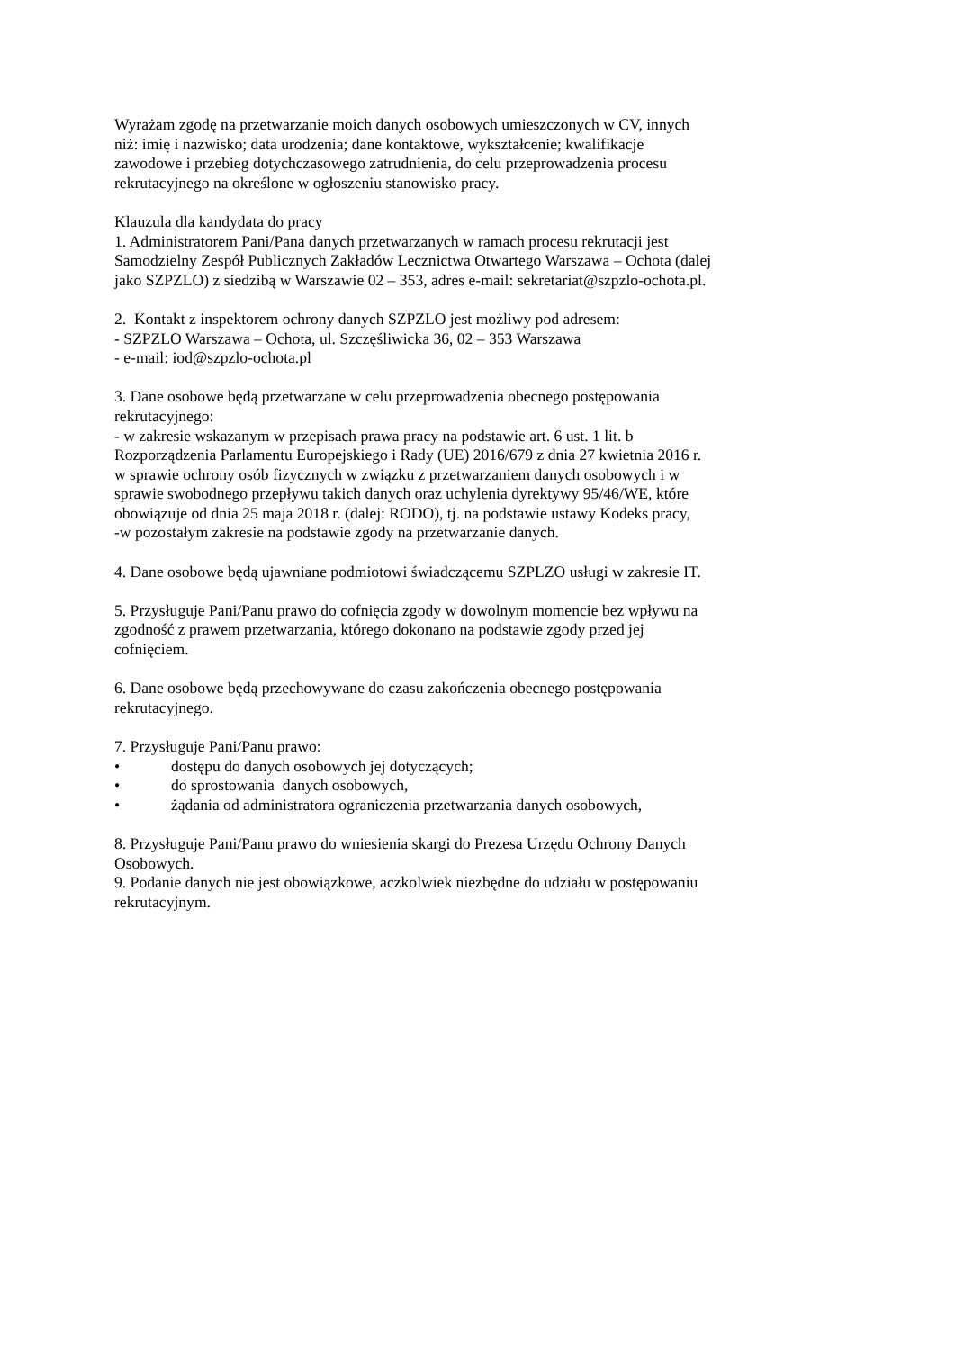Wyrażam zgodę na przetwarzanie moich danych osobowych umieszczonych w CV, innych
niż: imię i nazwisko; data urodzenia; dane kontaktowe, wykształcenie; kwalifikacje
zawodowe i przebieg dotychczasowego zatrudnienia, do celu przeprowadzenia procesu
rekrutacyjnego na określone w ogłoszeniu stanowisko pracy.
Klauzula dla kandydata do pracy
1. Administratorem Pani/Pana danych przetwarzanych w ramach procesu rekrutacji jest
Samodzielny Zespół Publicznych Zakładów Lecznictwa Otwartego Warszawa – Ochota (dalej
jako SZPZLO) z siedzibą w Warszawie 02 – 353, adres e-mail: sekretariat@szpzlo-ochota.pl.
2. Kontakt z inspektorem ochrony danych SZPZLO jest możliwy pod adresem:
- SZPZLO Warszawa – Ochota, ul. Szczęśliwicka 36, 02 – 353 Warszawa
- e-mail: iod@szpzlo-ochota.pl
3. Dane osobowe będą przetwarzane w celu przeprowadzenia obecnego postępowania
rekrutacyjnego:
- w zakresie wskazanym w przepisach prawa pracy na podstawie art. 6 ust. 1 lit. b
Rozporządzenia Parlamentu Europejskiego i Rady (UE) 2016/679 z dnia 27 kwietnia 2016 r.
w sprawie ochrony osób fizycznych w związku z przetwarzaniem danych osobowych i w
sprawie swobodnego przepływu takich danych oraz uchylenia dyrektywy 95/46/WE, które
obowiązuje od dnia 25 maja 2018 r. (dalej: RODO), tj. na podstawie ustawy Kodeks pracy,
-w pozostałym zakresie na podstawie zgody na przetwarzanie danych.
4. Dane osobowe będą ujawniane podmiotowi świadczącemu SZPLZO usługi w zakresie IT.
5. Przysługuje Pani/Panu prawo do cofnięcia zgody w dowolnym momencie bez wpływu na
zgodność z prawem przetwarzania, którego dokonano na podstawie zgody przed jej
cofnięciem.
6. Dane osobowe będą przechowywane do czasu zakończenia obecnego postępowania
rekrutacyjnego.
7. Przysługuje Pani/Panu prawo:
• dostępu do danych osobowych jej dotyczących;
• do sprostowania danych osobowych,
• żądania od administratora ograniczenia przetwarzania danych osobowych,
8. Przysługuje Pani/Panu prawo do wniesienia skargi do Prezesa Urzędu Ochrony Danych
Osobowych.
9. Podanie danych nie jest obowiązkowe, aczkolwiek niezbędne do udziału w postępowaniu
rekrutacyjnym.